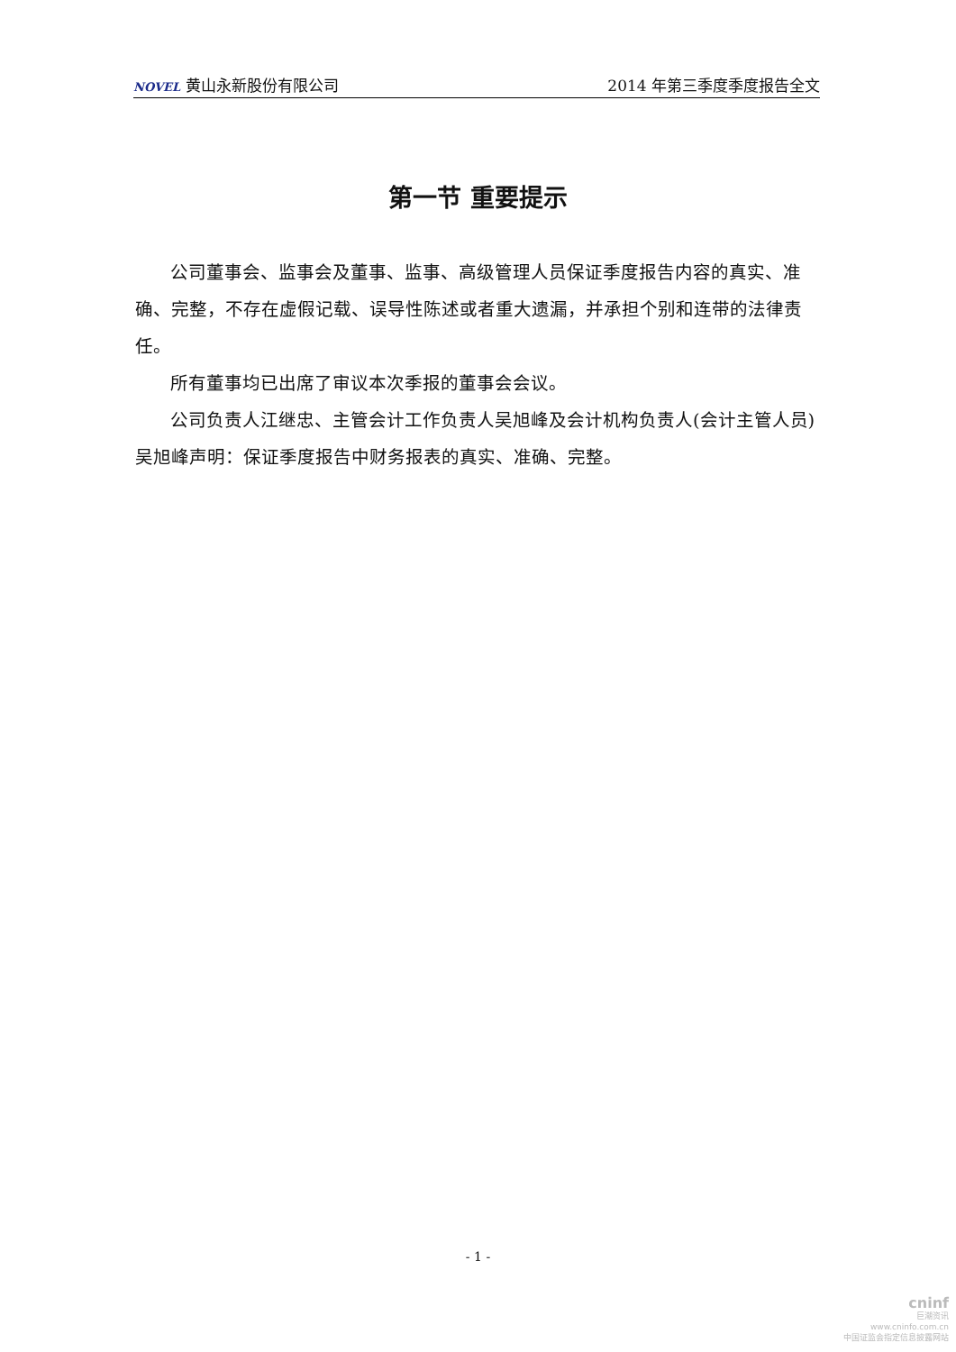NOVEL 黄山永新股份有限公司
2014 年第三季度季度报告全文
第一节 重要提示
公司董事会、监事会及董事、监事、高级管理人员保证季度报告内容的真实、准确、完整，不存在虚假记载、误导性陈述或者重大遗漏，并承担个别和连带的法律责任。
所有董事均已出席了审议本次季报的董事会会议。
公司负责人江继忠、主管会计工作负责人吴旭峰及会计机构负责人(会计主管人员)吴旭峰声明：保证季度报告中财务报表的真实、准确、完整。
- 1 -
cninf
巨潮资讯
www.cninfo.com.cn
中国证监会指定信息披露网站